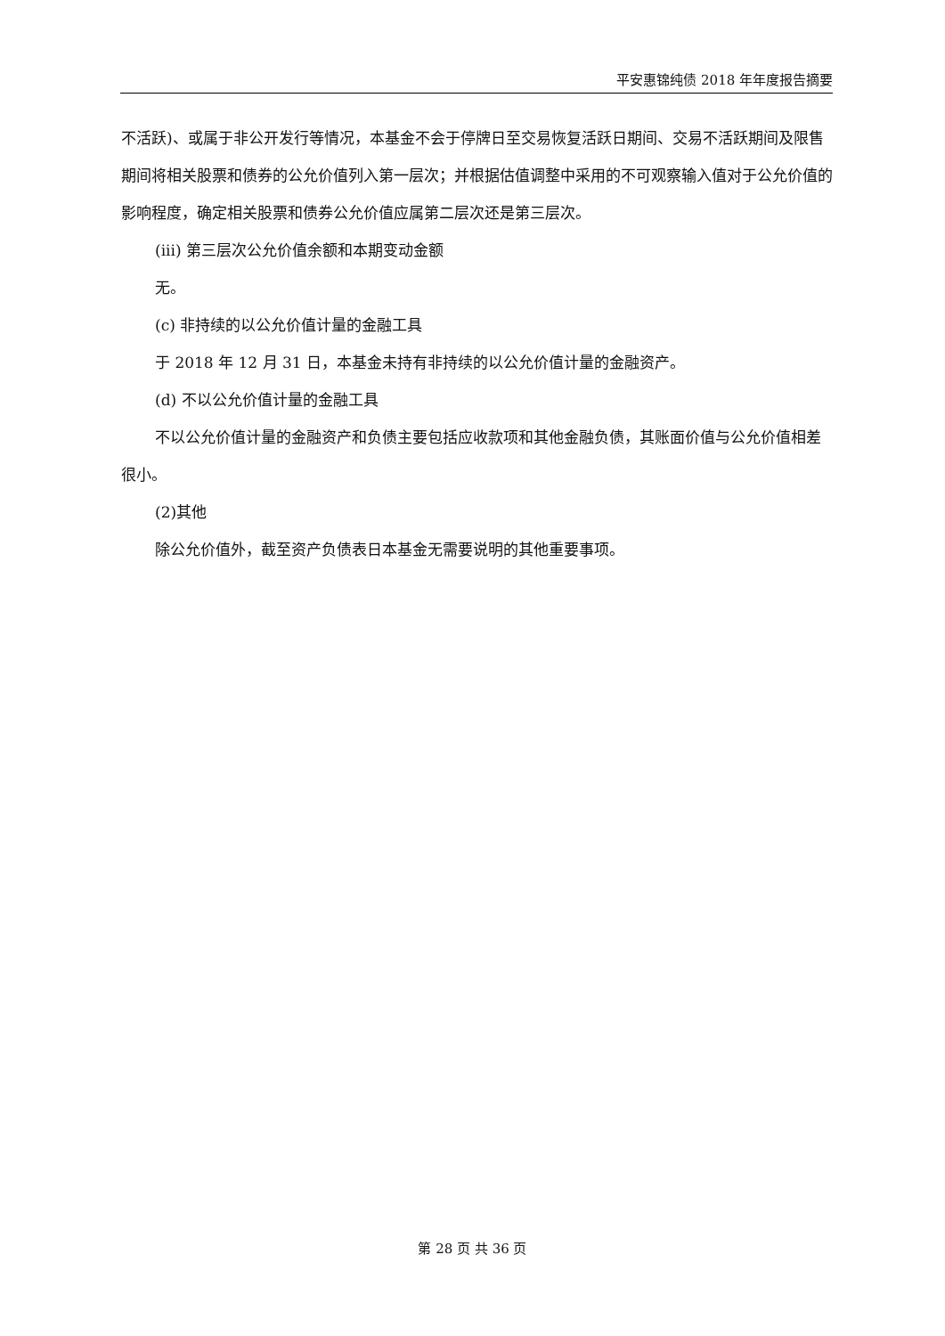平安惠锦纯债 2018 年年度报告摘要
不活跃)、或属于非公开发行等情况，本基金不会于停牌日至交易恢复活跃日期间、交易不活跃期间及限售期间将相关股票和债券的公允价值列入第一层次；并根据估值调整中采用的不可观察输入值对于公允价值的影响程度，确定相关股票和债券公允价值应属第二层次还是第三层次。
(iii) 第三层次公允价值余额和本期变动金额
无。
(c) 非持续的以公允价值计量的金融工具
于 2018 年 12 月 31 日，本基金未持有非持续的以公允价值计量的金融资产。
(d) 不以公允价值计量的金融工具
不以公允价值计量的金融资产和负债主要包括应收款项和其他金融负债，其账面价值与公允价值相差很小。
(2)其他
除公允价值外，截至资产负债表日本基金无需要说明的其他重要事项。
第 28 页 共 36 页